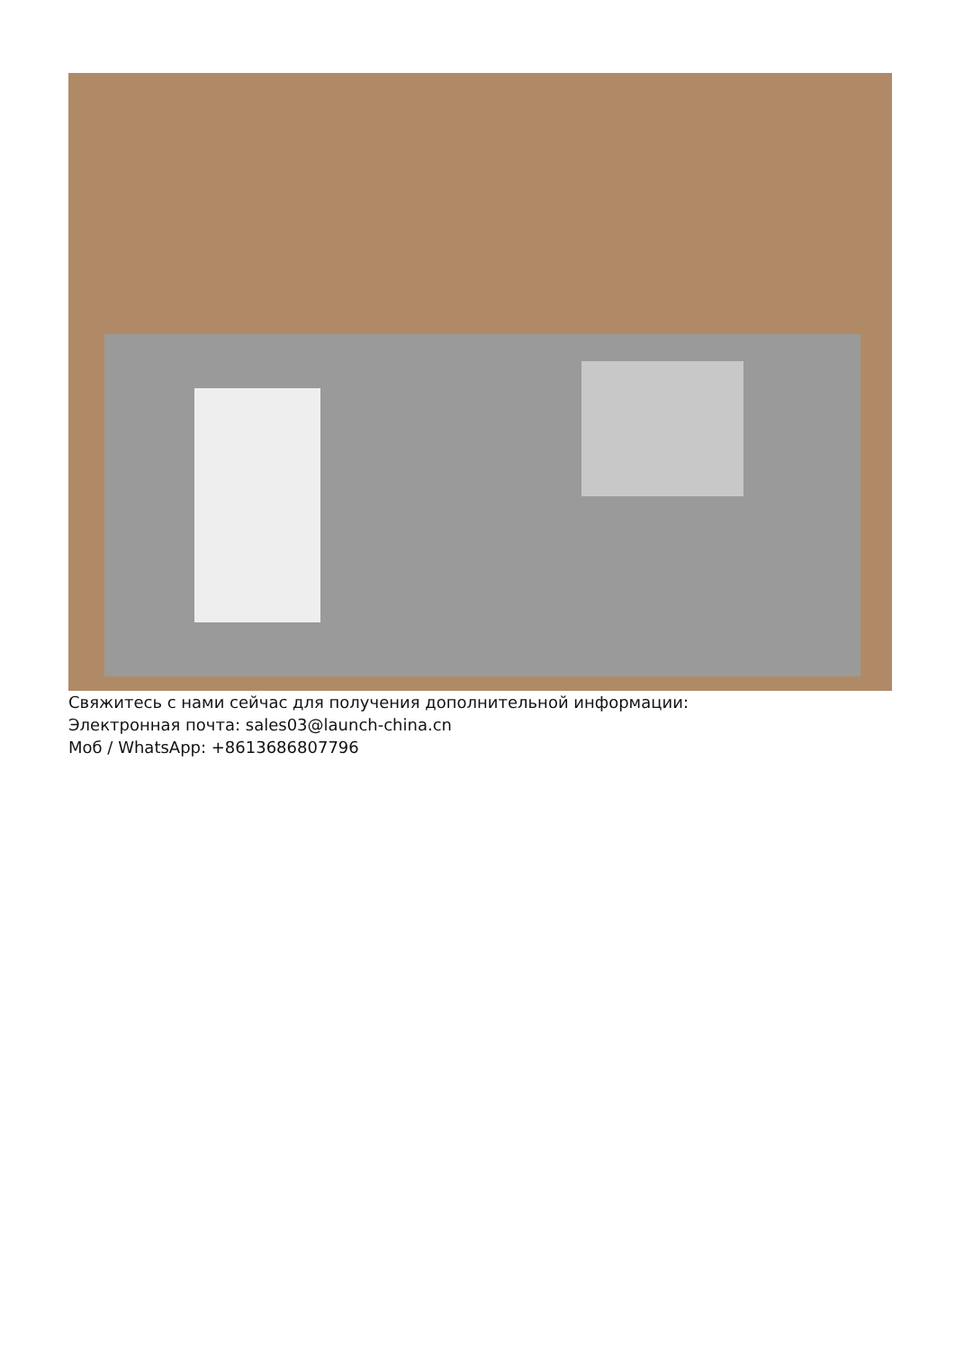Свяжитесь с нами сейчас для получения дополнительной информации:
Электронная почта: sales03@launch-china.cn
Моб / WhatsApp: +8613686807796